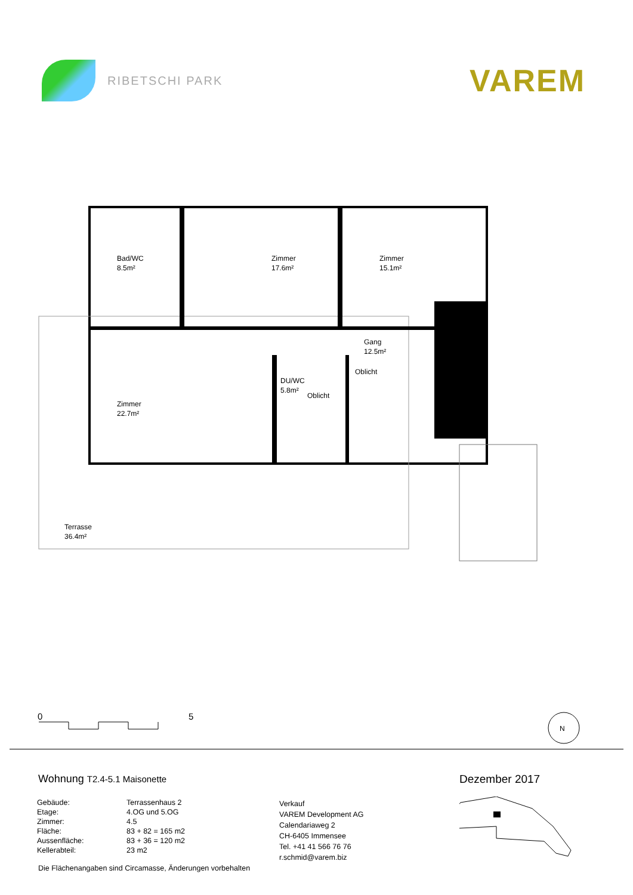RIBETSCHI PARK
VAREM
Bad/WC
8.5m²
Zimmer
17.6m²
Zimmer
15.1m²
Gang
12.5m²
Oblicht
DU/WC
5.8m²
Oblicht
Zimmer
22.7m²
Terrasse
36.4m²
0 5
N
Wohnung T2.4-5.1 Maisonette Dezember 2017
| Gebäude: | Terrassenhaus 2 |
| Etage: | 4.OG und 5.OG |
| Zimmer: | 4.5 |
| Fläche: | 83 + 82 = 165 m2 |
| Aussenfläche: | 83 + 36 = 120 m2 |
| Kellerabteil: | 23 m2 |
Die Flächenangaben sind Circamasse, Änderungen vorbehalten
Verkauf
VAREM Development AG
Calendariaweg 2
CH-6405 Immensee
Tel. +41 41 566 76 76
r.schmid@varem.biz